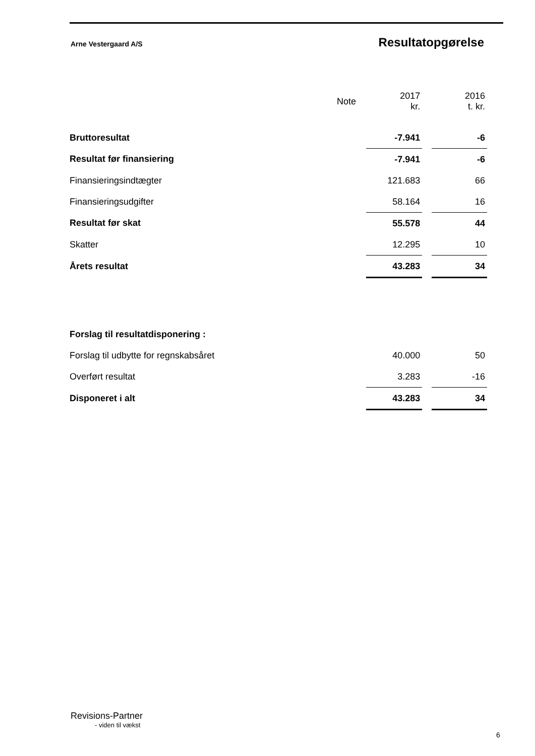Arne Vestergaard A/S Resultatopgørelse
| | Note | 2017 kr. | | 2016 t. kr. |
| --- | --- | --- | --- | --- |
| Bruttoresultat | | -7.941 | | -6 |
| Resultat før finansiering | | -7.941 | | -6 |
| Finansieringsindtægter | | 121.683 | | 66 |
| Finansieringsudgifter | | 58.164 | | 16 |
| Resultat før skat | | 55.578 | | 44 |
| Skatter | | 12.295 | | 10 |
| Årets resultat | | 43.283 | | 34 |
| Forslag til resultatdisponering : | | | | |
| Forslag til udbytte for regnskabsåret | | 40.000 | | 50 |
| Overført resultat | | 3.283 | | -16 |
| Disponeret i alt | | 43.283 | | 34 |
Revisions-Partner
- viden til vækst
6